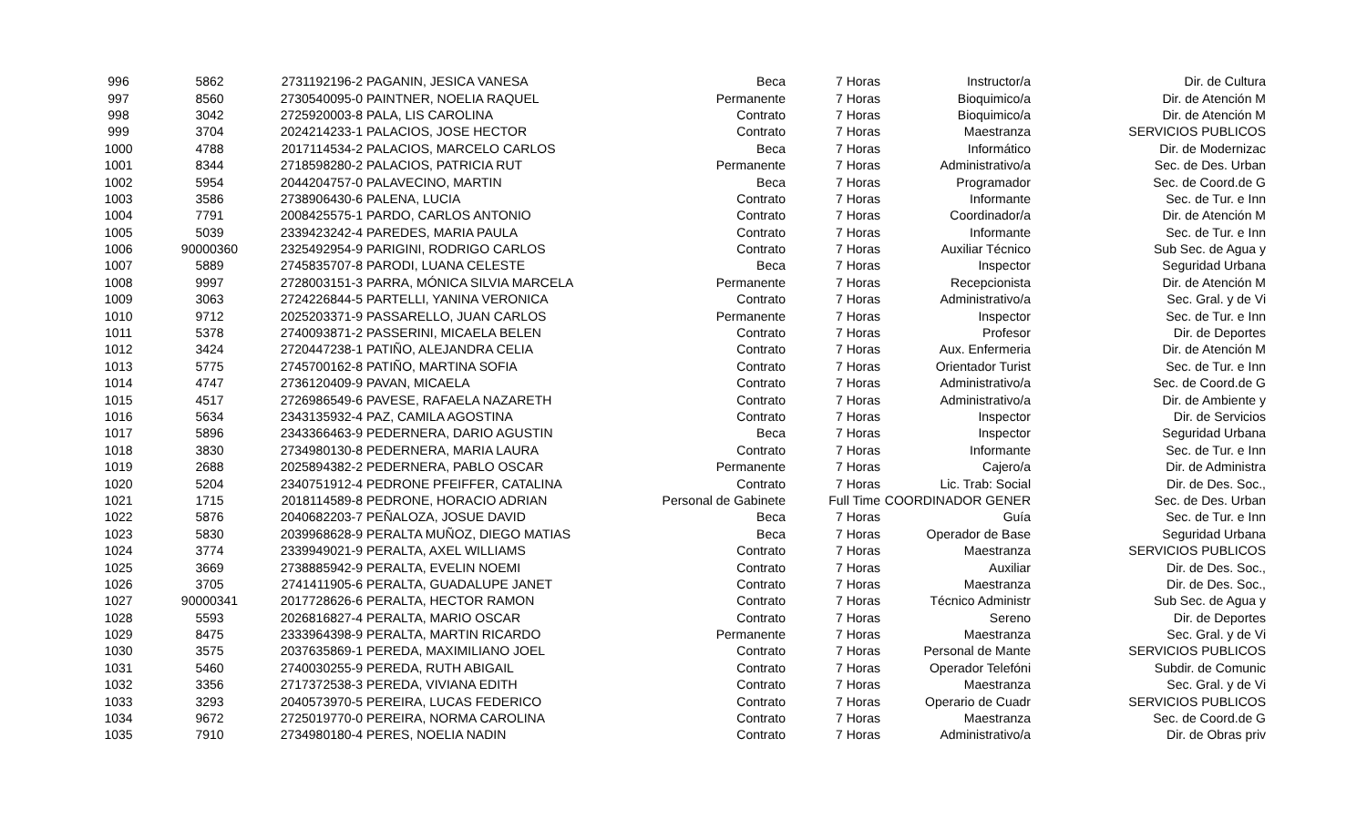| 996 | 5862 | 2731192196-2 | PAGANIN, JESICA VANESA | Beca | 7 Horas | Instructor/a | Dir. de Cultura |
| 997 | 8560 | 2730540095-0 | PAINTNER, NOELIA RAQUEL | Permanente | 7 Horas | Bioquimico/a | Dir. de Atención M |
| 998 | 3042 | 2725920003-8 | PALA, LIS CAROLINA | Contrato | 7 Horas | Bioquimico/a | Dir. de Atención M |
| 999 | 3704 | 2024214233-1 | PALACIOS, JOSE HECTOR | Contrato | 7 Horas | Maestranza | SERVICIOS PUBLICOS |
| 1000 | 4788 | 2017114534-2 | PALACIOS, MARCELO CARLOS | Beca | 7 Horas | Informático | Dir. de Modernizac |
| 1001 | 8344 | 2718598280-2 | PALACIOS, PATRICIA RUT | Permanente | 7 Horas | Administrativo/a | Sec. de Des. Urban |
| 1002 | 5954 | 2044204757-0 | PALAVECINO, MARTIN | Beca | 7 Horas | Programador | Sec. de Coord.de G |
| 1003 | 3586 | 2738906430-6 | PALENA, LUCIA | Contrato | 7 Horas | Informante | Sec. de Tur. e Inn |
| 1004 | 7791 | 2008425575-1 | PARDO, CARLOS ANTONIO | Contrato | 7 Horas | Coordinador/a | Dir. de Atención M |
| 1005 | 5039 | 2339423242-4 | PAREDES, MARIA PAULA | Contrato | 7 Horas | Informante | Sec. de Tur. e Inn |
| 1006 | 90000360 | 2325492954-9 | PARIGINI, RODRIGO CARLOS | Contrato | 7 Horas | Auxiliar Técnico | Sub Sec. de Agua y |
| 1007 | 5889 | 2745835707-8 | PARODI, LUANA CELESTE | Beca | 7 Horas | Inspector | Seguridad Urbana |
| 1008 | 9997 | 2728003151-3 | PARRA, MÓNICA SILVIA MARCELA | Permanente | 7 Horas | Recepcionista | Dir. de Atención M |
| 1009 | 3063 | 2724226844-5 | PARTELLI, YANINA VERONICA | Contrato | 7 Horas | Administrativo/a | Sec. Gral. y de Vi |
| 1010 | 9712 | 2025203371-9 | PASSARELLO, JUAN CARLOS | Permanente | 7 Horas | Inspector | Sec. de Tur. e Inn |
| 1011 | 5378 | 2740093871-2 | PASSERINI, MICAELA BELEN | Contrato | 7 Horas | Profesor | Dir. de Deportes |
| 1012 | 3424 | 2720447238-1 | PATIÑO, ALEJANDRA CELIA | Contrato | 7 Horas | Aux. Enfermeria | Dir. de Atención M |
| 1013 | 5775 | 2745700162-8 | PATIÑO, MARTINA SOFIA | Contrato | 7 Horas | Orientador Turist | Sec. de Tur. e Inn |
| 1014 | 4747 | 2736120409-9 | PAVAN, MICAELA | Contrato | 7 Horas | Administrativo/a | Sec. de Coord.de G |
| 1015 | 4517 | 2726986549-6 | PAVESE, RAFAELA NAZARETH | Contrato | 7 Horas | Administrativo/a | Dir. de Ambiente y |
| 1016 | 5634 | 2343135932-4 | PAZ, CAMILA AGOSTINA | Contrato | 7 Horas | Inspector | Dir. de Servicios |
| 1017 | 5896 | 2343366463-9 | PEDERNERA, DARIO AGUSTIN | Beca | 7 Horas | Inspector | Seguridad Urbana |
| 1018 | 3830 | 2734980130-8 | PEDERNERA, MARIA LAURA | Contrato | 7 Horas | Informante | Sec. de Tur. e Inn |
| 1019 | 2688 | 2025894382-2 | PEDERNERA, PABLO OSCAR | Permanente | 7 Horas | Cajero/a | Dir. de Administra |
| 1020 | 5204 | 2340751912-4 | PEDRONE PFEIFFER, CATALINA | Contrato | 7 Horas | Lic. Trab: Social | Dir. de Des. Soc., |
| 1021 | 1715 | 2018114589-8 | PEDRONE, HORACIO ADRIAN | Personal de Gabinete | Full Time | COORDINADOR GENER | Sec. de Des. Urban |
| 1022 | 5876 | 2040682203-7 | PEÑALOZA, JOSUE DAVID | Beca | 7 Horas | Guía | Sec. de Tur. e Inn |
| 1023 | 5830 | 2039968628-9 | PERALTA MUÑOZ, DIEGO MATIAS | Beca | 7 Horas | Operador de Base | Seguridad Urbana |
| 1024 | 3774 | 2339949021-9 | PERALTA, AXEL WILLIAMS | Contrato | 7 Horas | Maestranza | SERVICIOS PUBLICOS |
| 1025 | 3669 | 2738885942-9 | PERALTA, EVELIN NOEMI | Contrato | 7 Horas | Auxiliar | Dir. de Des. Soc., |
| 1026 | 3705 | 2741411905-6 | PERALTA, GUADALUPE JANET | Contrato | 7 Horas | Maestranza | Dir. de Des. Soc., |
| 1027 | 90000341 | 2017728626-6 | PERALTA, HECTOR RAMON | Contrato | 7 Horas | Técnico Administr | Sub Sec. de Agua y |
| 1028 | 5593 | 2026816827-4 | PERALTA, MARIO OSCAR | Contrato | 7 Horas | Sereno | Dir. de Deportes |
| 1029 | 8475 | 2333964398-9 | PERALTA, MARTIN RICARDO | Permanente | 7 Horas | Maestranza | Sec. Gral. y de Vi |
| 1030 | 3575 | 2037635869-1 | PEREDA, MAXIMILIANO JOEL | Contrato | 7 Horas | Personal de Mante | SERVICIOS PUBLICOS |
| 1031 | 5460 | 2740030255-9 | PEREDA, RUTH ABIGAIL | Contrato | 7 Horas | Operador Telefóni | Subdir. de Comunic |
| 1032 | 3356 | 2717372538-3 | PEREDA, VIVIANA EDITH | Contrato | 7 Horas | Maestranza | Sec. Gral. y de Vi |
| 1033 | 3293 | 2040573970-5 | PEREIRA, LUCAS FEDERICO | Contrato | 7 Horas | Operario de Cuadr | SERVICIOS PUBLICOS |
| 1034 | 9672 | 2725019770-0 | PEREIRA, NORMA CAROLINA | Contrato | 7 Horas | Maestranza | Sec. de Coord.de G |
| 1035 | 7910 | 2734980180-4 | PERES, NOELIA NADIN | Contrato | 7 Horas | Administrativo/a | Dir. de Obras priv |